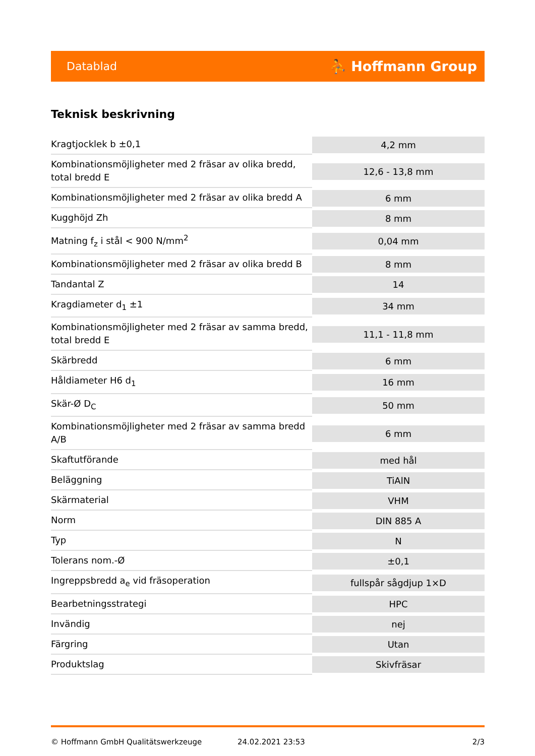Datablad ⛹ Hoffmann Group
Teknisk beskrivning
| Kragtjocklek b ±0,1 | 4,2 mm |
| Kombinationsmöjligheter med 2 fräsar av olika bredd, total bredd E | 12,6 - 13,8 mm |
| Kombinationsmöjligheter med 2 fräsar av olika bredd A | 6 mm |
| Kugghöjd Zh | 8 mm |
| Matning f<sub>z</sub> i stål < 900 N/mm<sup>2</sup> | 0,04 mm |
| Kombinationsmöjligheter med 2 fräsar av olika bredd B | 8 mm |
| Tandantal Z | 14 |
| Kragdiameter d<sub>1</sub> ±1 | 34 mm |
| Kombinationsmöjligheter med 2 fräsar av samma bredd, total bredd E | 11,1 - 11,8 mm |
| Skärbredd | 6 mm |
| Håldiameter H6 d<sub>1</sub> | 16 mm |
| Skär-Ø D<sub>C</sub> | 50 mm |
| Kombinationsmöjligheter med 2 fräsar av samma bredd A/B | 6 mm |
| Skaftutförande | med hål |
| Beläggning | TiAlN |
| Skärmaterial | VHM |
| Norm | DIN 885 A |
| Typ | N |
| Tolerans nom.-Ø | ±0,1 |
| Ingreppsbredd a<sub>e</sub> vid fräsoperation | fullspår sågdjup 1×D |
| Bearbetningsstrategi | HPC |
| Invändig | nej |
| Färgring | Utan |
| Produktslag | Skivfräsar |
© Hoffmann GmbH Qualitätswerkzeuge 24.02.2021 23:53 2/3